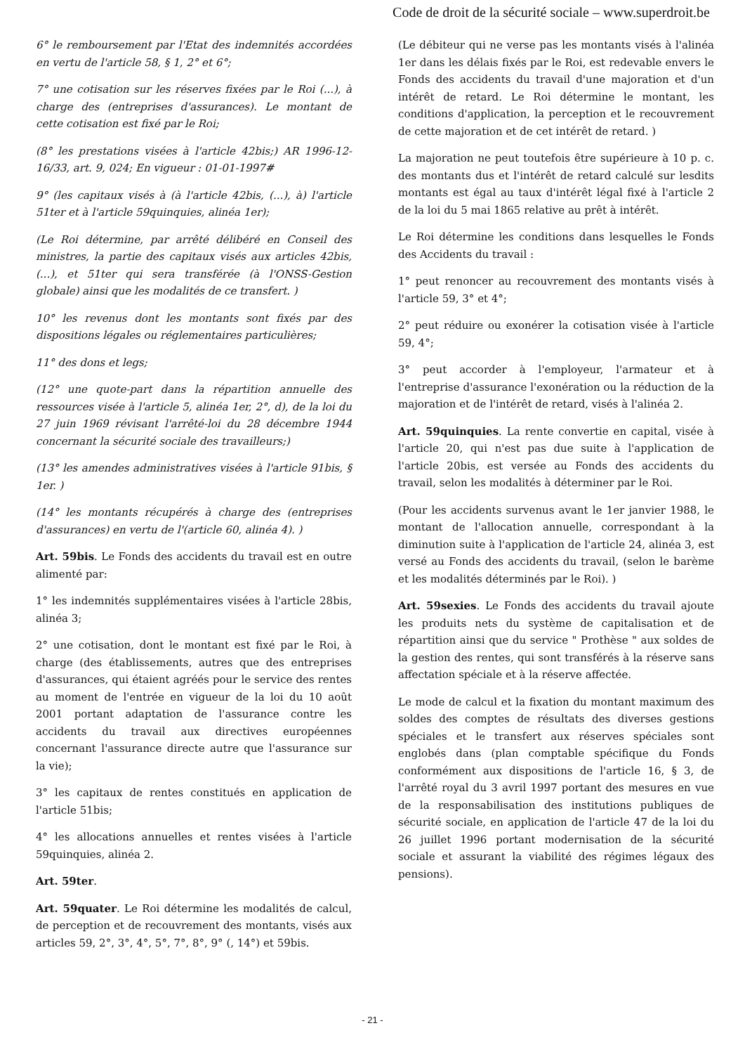Code de droit de la sécurité sociale – www.superdroit.be
6° le remboursement par l'Etat des indemnités accordées en vertu de l'article 58, § 1, 2° et 6°;
7° une cotisation sur les réserves fixées par le Roi (...), à charge des (entreprises d'assurances). Le montant de cette cotisation est fixé par le Roi;
(8° les prestations visées à l'article 42bis;) AR 1996-12-16/33, art. 9, 024; En vigueur : 01-01-1997#
9° (les capitaux visés à (à l'article 42bis, (...), à) l'article 51ter et à l'article 59quinquies, alinéa 1er);
(Le Roi détermine, par arrêté délibéré en Conseil des ministres, la partie des capitaux visés aux articles 42bis, (...), et 51ter qui sera transférée (à l'ONSS-Gestion globale) ainsi que les modalités de ce transfert. )
10° les revenus dont les montants sont fixés par des dispositions légales ou réglementaires particulières;
11° des dons et legs;
(12° une quote-part dans la répartition annuelle des ressources visée à l'article 5, alinéa 1er, 2°, d), de la loi du 27 juin 1969 révisant l'arrêté-loi du 28 décembre 1944 concernant la sécurité sociale des travailleurs;)
(13° les amendes administratives visées à l'article 91bis, § 1er. )
(14° les montants récupérés à charge des (entreprises d'assurances) en vertu de l'(article 60, alinéa 4). )
Art. 59bis. Le Fonds des accidents du travail est en outre alimenté par:
1° les indemnités supplémentaires visées à l'article 28bis, alinéa 3;
2° une cotisation, dont le montant est fixé par le Roi, à charge (des établissements, autres que des entreprises d'assurances, qui étaient agréés pour le service des rentes au moment de l'entrée en vigueur de la loi du 10 août 2001 portant adaptation de l'assurance contre les accidents du travail aux directives européennes concernant l'assurance directe autre que l'assurance sur la vie);
3° les capitaux de rentes constitués en application de l'article 51bis;
4° les allocations annuelles et rentes visées à l'article 59quinquies, alinéa 2.
Art. 59ter.
Art. 59quater. Le Roi détermine les modalités de calcul, de perception et de recouvrement des montants, visés aux articles 59, 2°, 3°, 4°, 5°, 7°, 8°, 9° (, 14°) et 59bis.
(Le débiteur qui ne verse pas les montants visés à l'alinéa 1er dans les délais fixés par le Roi, est redevable envers le Fonds des accidents du travail d'une majoration et d'un intérêt de retard. Le Roi détermine le montant, les conditions d'application, la perception et le recouvrement de cette majoration et de cet intérêt de retard. )
La majoration ne peut toutefois être supérieure à 10 p. c. des montants dus et l'intérêt de retard calculé sur lesdits montants est égal au taux d'intérêt légal fixé à l'article 2 de la loi du 5 mai 1865 relative au prêt à intérêt.
Le Roi détermine les conditions dans lesquelles le Fonds des Accidents du travail :
1° peut renoncer au recouvrement des montants visés à l'article 59, 3° et 4°;
2° peut réduire ou exonérer la cotisation visée à l'article 59, 4°;
3° peut accorder à l'employeur, l'armateur et à l'entreprise d'assurance l'exonération ou la réduction de la majoration et de l'intérêt de retard, visés à l'alinéa 2.
Art. 59quinquies. La rente convertie en capital, visée à l'article 20, qui n'est pas due suite à l'application de l'article 20bis, est versée au Fonds des accidents du travail, selon les modalités à déterminer par le Roi.
(Pour les accidents survenus avant le 1er janvier 1988, le montant de l'allocation annuelle, correspondant à la diminution suite à l'application de l'article 24, alinéa 3, est versé au Fonds des accidents du travail, (selon le barème et les modalités déterminés par le Roi). )
Art. 59sexies. Le Fonds des accidents du travail ajoute les produits nets du système de capitalisation et de répartition ainsi que du service " Prothèse " aux soldes de la gestion des rentes, qui sont transférés à la réserve sans affectation spéciale et à la réserve affectée.
Le mode de calcul et la fixation du montant maximum des soldes des comptes de résultats des diverses gestions spéciales et le transfert aux réserves spéciales sont englobés dans (plan comptable spécifique du Fonds conformément aux dispositions de l'article 16, § 3, de l'arrêté royal du 3 avril 1997 portant des mesures en vue de la responsabilisation des institutions publiques de sécurité sociale, en application de l'article 47 de la loi du 26 juillet 1996 portant modernisation de la sécurité sociale et assurant la viabilité des régimes légaux des pensions).
- 21 -